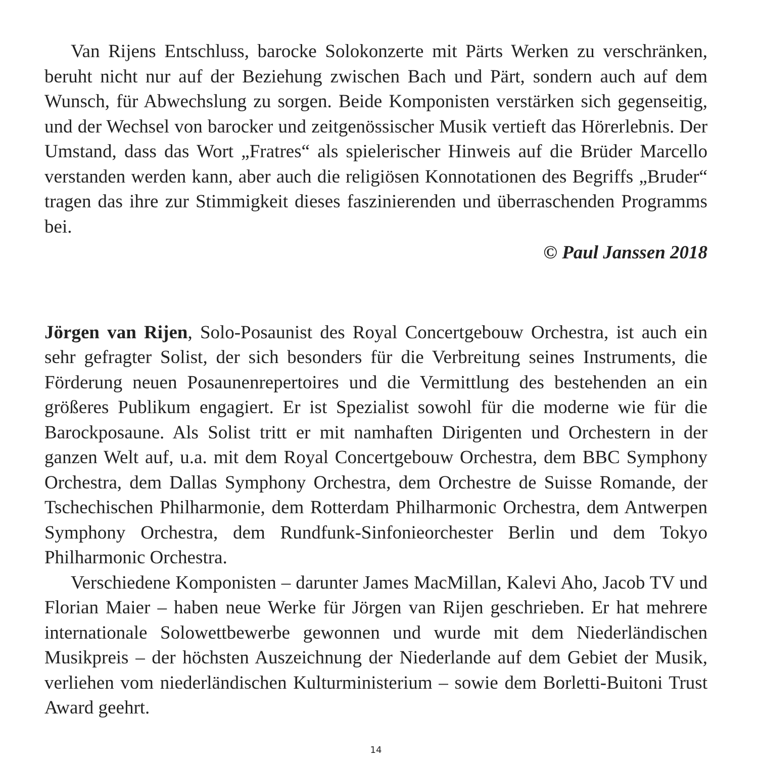Van Rijens Entschluss, barocke Solokonzerte mit Pärts Werken zu verschränken, beruht nicht nur auf der Beziehung zwischen Bach und Pärt, sondern auch auf dem Wunsch, für Abwechslung zu sorgen. Beide Komponisten verstärken sich gegenseitig, und der Wechsel von barocker und zeitgenössischer Musik vertieft das Hörerlebnis. Der Umstand, dass das Wort „Fratres“ als spielerischer Hinweis auf die Brüder Marcello verstanden werden kann, aber auch die religiösen Konnotationen des Begriffs „Bruder“ tragen das ihre zur Stimmigkeit dieses faszinierenden und überraschenden Programms bei.
© Paul Janssen 2018
Jörgen van Rijen, Solo-Posaunist des Royal Concertgebouw Orchestra, ist auch ein sehr gefragter Solist, der sich besonders für die Verbreitung seines Instruments, die Förderung neuen Posaunenrepertoires und die Vermittlung des bestehenden an ein größeres Publikum engagiert. Er ist Spezialist sowohl für die moderne wie für die Barockposaune. Als Solist tritt er mit namhaften Dirigenten und Orchestern in der ganzen Welt auf, u.a. mit dem Royal Concertgebouw Orchestra, dem BBC Symphony Orchestra, dem Dallas Symphony Orchestra, dem Orchestre de Suisse Romande, der Tschechischen Philharmonie, dem Rotterdam Philharmonic Orchestra, dem Antwerpen Symphony Orchestra, dem Rundfunk-Sinfonieorchester Berlin und dem Tokyo Philharmonic Orchestra.
Verschiedene Komponisten – darunter James MacMillan, Kalevi Aho, Jacob TV und Florian Maier – haben neue Werke für Jörgen van Rijen geschrieben. Er hat mehrere internationale Solowettbewerbe gewonnen und wurde mit dem Niederländischen Musikpreis – der höchsten Auszeichnung der Niederlande auf dem Gebiet der Musik, verliehen vom niederländischen Kulturministerium – sowie dem Borletti-Buitoni Trust Award geehrt.
14